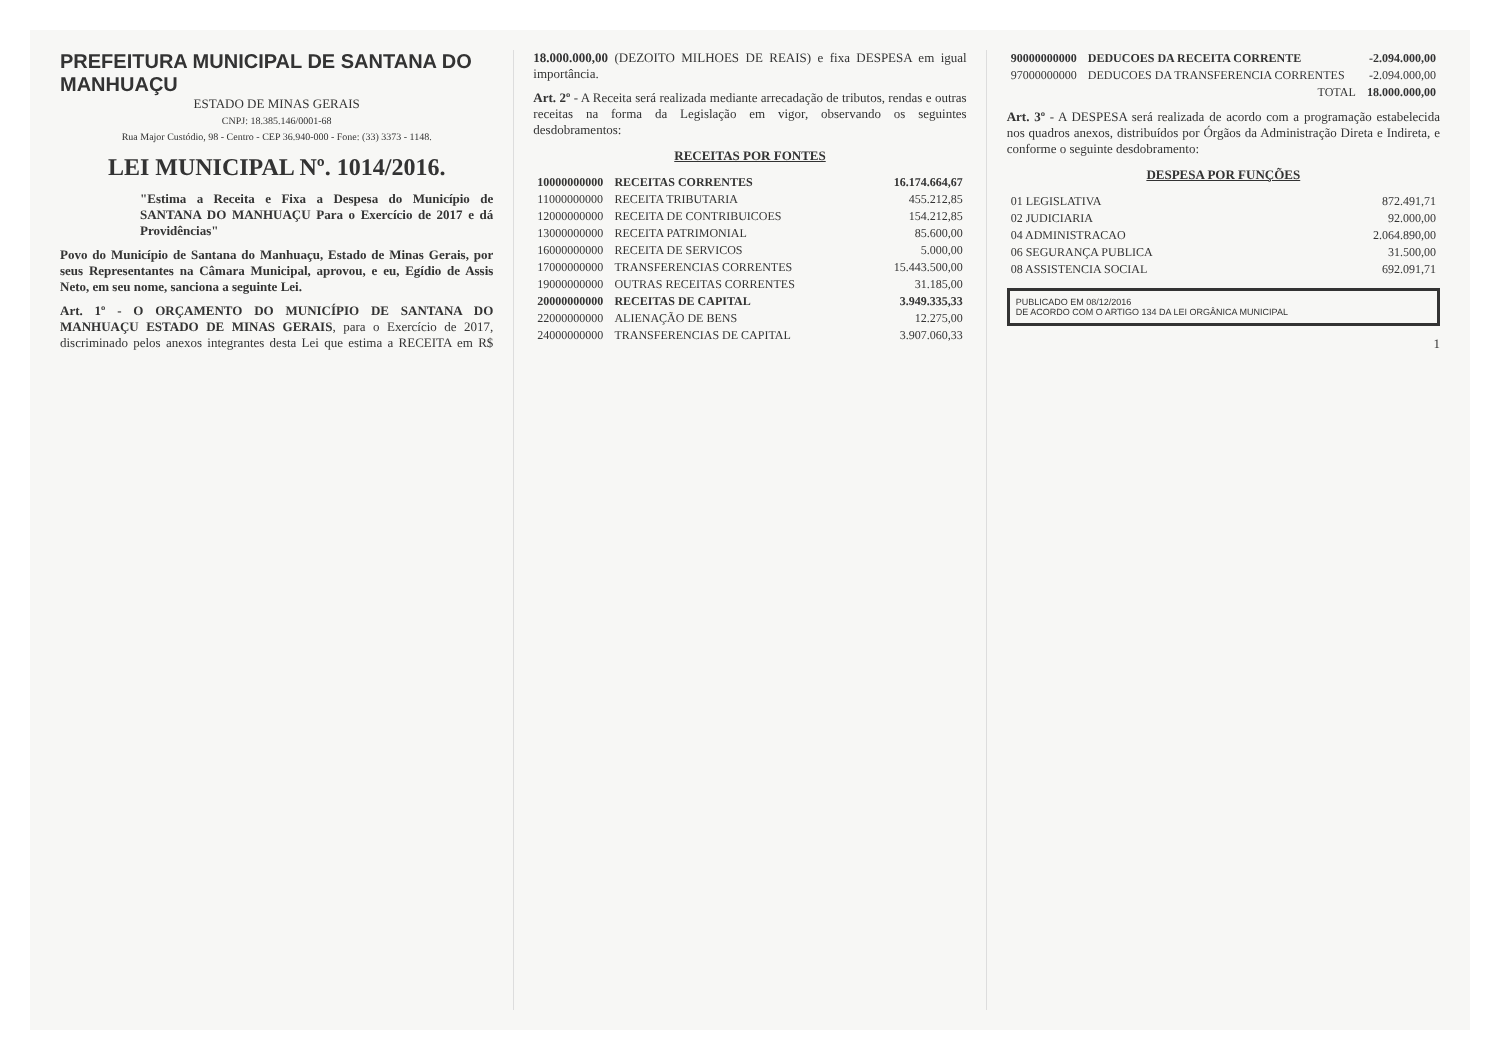PREFEITURA MUNICIPAL DE SANTANA DO MANHUAÇU
ESTADO DE MINAS GERAIS
CNPJ: 18.385.146/0001-68
Rua Major Custódio, 98 - Centro - CEP 36.940-000 - Fone: (33) 3373 - 1148.
LEI MUNICIPAL Nº. 1014/2016.
"Estima a Receita e Fixa a Despesa do Município de SANTANA DO MANHUAÇU Para o Exercício de 2017 e dá Providências"
Povo do Município de Santana do Manhuaçu, Estado de Minas Gerais, por seus Representantes na Câmara Municipal, aprovou, e eu, Egídio de Assis Neto, em seu nome, sanciona a seguinte Lei.
Art. 1º - O ORÇAMENTO DO MUNICÍPIO DE SANTANA DO MANHUAÇU ESTADO DE MINAS GERAIS, para o Exercício de 2017, discriminado pelos anexos integrantes desta Lei que estima a RECEITA em R$ 18.000.000,00 (DEZOITO MILHOES DE REAIS) e fixa DESPESA em igual importância.
Art. 2º - A Receita será realizada mediante arrecadação de tributos, rendas e outras receitas na forma da Legislação em vigor, observando os seguintes desdobramentos:
RECEITAS POR FONTES
| 10000000000 | RECEITAS CORRENTES | 16.174.664,67 |
| 11000000000 | RECEITA TRIBUTARIA | 455.212,85 |
| 12000000000 | RECEITA DE CONTRIBUICOES | 154.212,85 |
| 13000000000 | RECEITA PATRIMONIAL | 85.600,00 |
| 16000000000 | RECEITA DE SERVICOS | 5.000,00 |
| 17000000000 | TRANSFERENCIAS CORRENTES | 15.443.500,00 |
| 19000000000 | OUTRAS RECEITAS CORRENTES | 31.185,00 |
| 20000000000 | RECEITAS DE CAPITAL | 3.949.335,33 |
| 22000000000 | ALIENAÇÃO DE BENS | 12.275,00 |
| 24000000000 | TRANSFERENCIAS DE CAPITAL | 3.907.060,33 |
| 90000000000 | DEDUCOES DA RECEITA CORRENTE | -2.094.000,00 |
| 97000000000 | DEDUCOES DA TRANSFERENCIA CORRENTES | -2.094.000,00 |
| | TOTAL | 18.000.000,00 |
Art. 3º - A DESPESA será realizada de acordo com a programação estabelecida nos quadros anexos, distribuídos por Órgãos da Administração Direta e Indireta, e conforme o seguinte desdobramento:
DESPESA POR FUNÇÕES
| 01 LEGISLATIVA | 872.491,71 |
| 02 JUDICIARIA | 92.000,00 |
| 04 ADMINISTRACAO | 2.064.890,00 |
| 06 SEGURANÇA PUBLICA | 31.500,00 |
| 08 ASSISTENCIA SOCIAL | 692.091,71 |
PUBLICADO EM 08/12/2016
DE ACORDO COM O ARTIGO 134 DA LEI ORGÂNICA MUNICIPAL
1